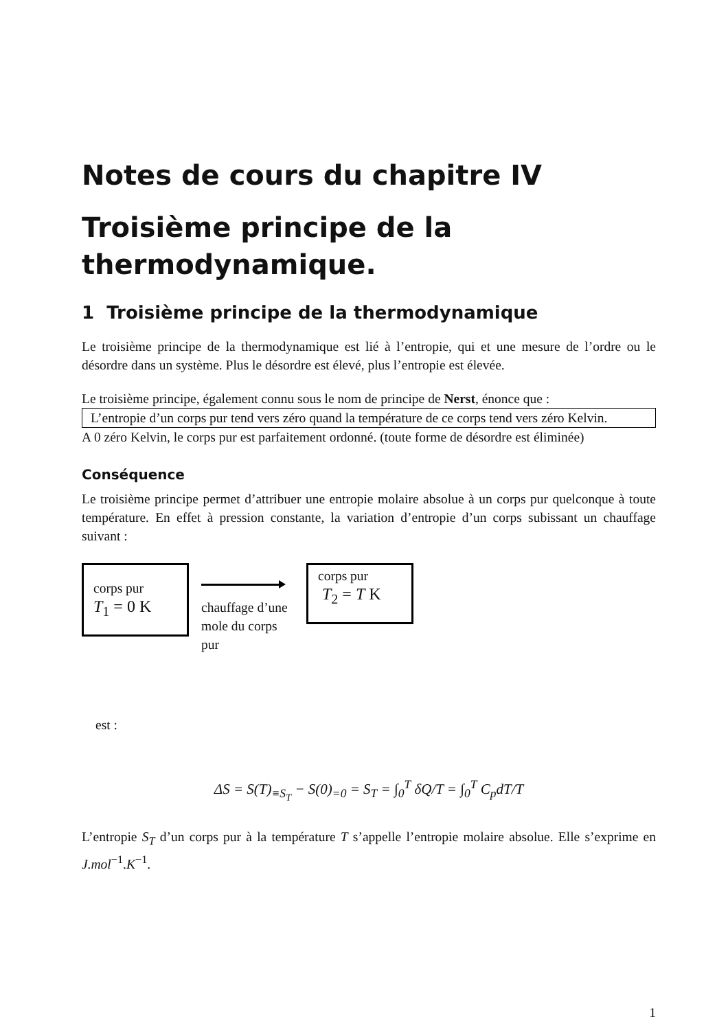Notes de cours du chapitre IV
Troisième principe de la
thermodynamique.
1 Troisième principe de la thermodynamique
Le troisième principe de la thermodynamique est lié à l’entropie, qui et une mesure de l’ordre ou le désordre dans un système. Plus le désordre est élevé, plus l’entropie est élevée.
Le troisième principe, également connu sous le nom de principe de Nerst, énonce que :
L’entropie d’un corps pur tend vers zéro quand la température de ce corps tend vers zéro Kelvin.
A 0 zéro Kelvin, le corps pur est parfaitement ordonné. (toute forme de désordre est éliminée)
Conséquence
Le troisième principe permet d’attribuer une entropie molaire absolue à un corps pur quelconque à toute température. En effet à pression constante, la variation d’entropie d’un corps subissant un chauffage suivant :
corps pur
T<sub>1</sub> = 0 K
chauffage d’une mole du corps pur
corps pur
T<sub>2</sub> = T K
est :
ΔS = S(T)<sub>≡S<sub>T</sub></sub> − S(0)<sub>=0</sub> = S<sub>T</sub> = ∫<sub>0</sub><sup>T</sup> δQ/T = ∫<sub>0</sub><sup>T</sup> C<sub>p</sub>dT/T
L’entropie S<sub>T</sub> d’un corps pur à la température T s’appelle l’entropie molaire absolue. Elle s’exprime en J.mol<sup>−1</sup>.K<sup>−1</sup>.
1